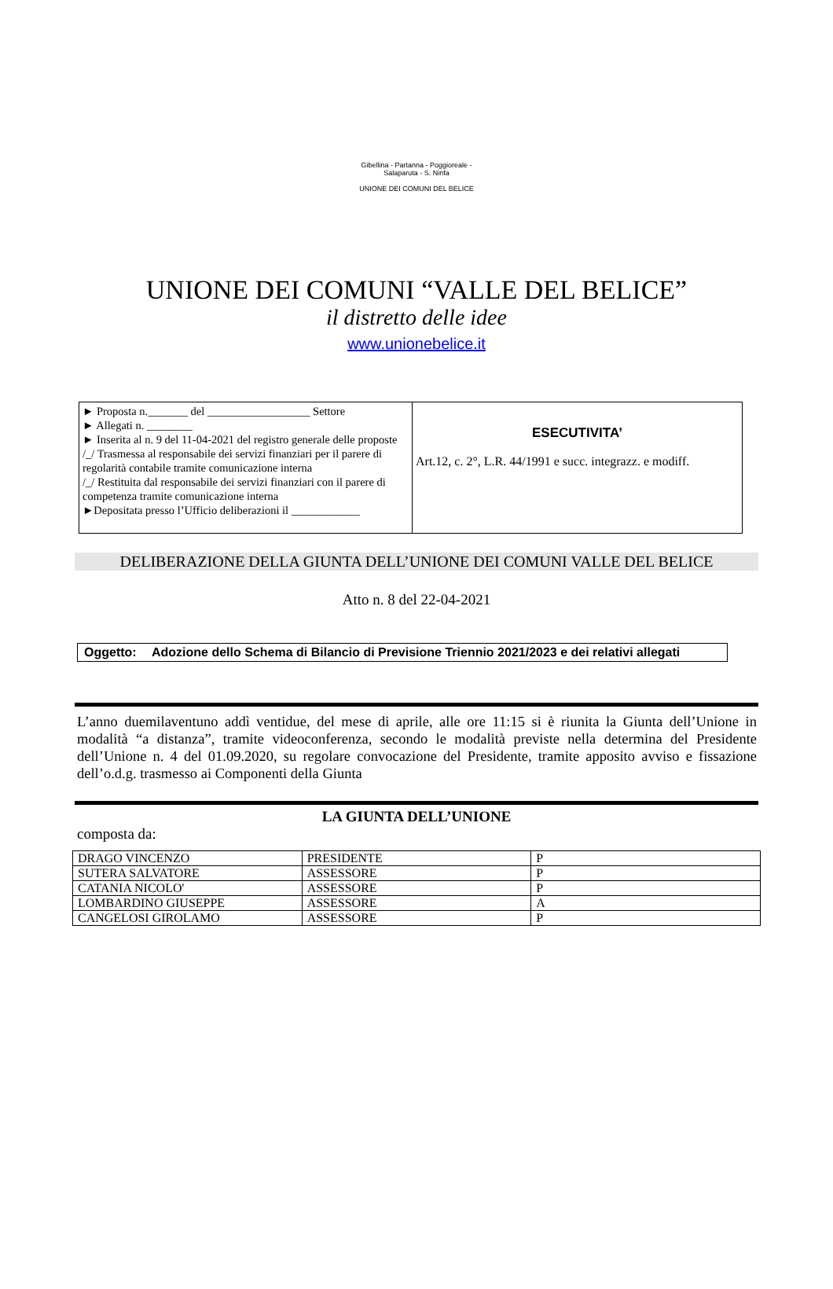Gibellina - Partanna - Poggioreale - Salaparuta - S. Ninfa
UNIONE DEI COMUNI DEL BELICE
UNIONE DEI COMUNI “VALLE DEL BELICE”
il distretto delle idee
www.unionebelice.it
| ► Proposta n._______ del __________________ Settore ► Allegati n. ________ ► Inserita al n. 9 del 11-04-2021 del registro generale delle proposte /_/ Trasmessa al responsabile dei servizi finanziari per il parere di regolarità contabile tramite comunicazione interna /_/ Restituita dal responsabile dei servizi finanziari con il parere di competenza tramite comunicazione interna ►Depositata presso l’Ufficio deliberazioni il ____________ | ESECUTIVITA’ Art.12, c. 2°, L.R. 44/1991 e succ. integrazz. e modiff. |
DELIBERAZIONE DELLA GIUNTA DELL’UNIONE DEI COMUNI VALLE DEL BELICE
Atto n. 8 del 22-04-2021
Oggetto: Adozione dello Schema di Bilancio di Previsione Triennio 2021/2023 e dei relativi allegati
L’anno duemilaventuno addì ventidue, del mese di aprile, alle ore 11:15 si è riunita la Giunta dell’Unione in modalità “a distanza”, tramite videoconferenza, secondo le modalità previste nella determina del Presidente dell’Unione n. 4 del 01.09.2020, su regolare convocazione del Presidente, tramite apposito avviso e fissazione dell’o.d.g. trasmesso ai Componenti della Giunta
LA GIUNTA DELL’UNIONE
composta da:
| DRAGO VINCENZO | PRESIDENTE | P |
| SUTERA SALVATORE | ASSESSORE | P |
| CATANIA NICOLO' | ASSESSORE | P |
| LOMBARDINO GIUSEPPE | ASSESSORE | A |
| CANGELOSI GIROLAMO | ASSESSORE | P |